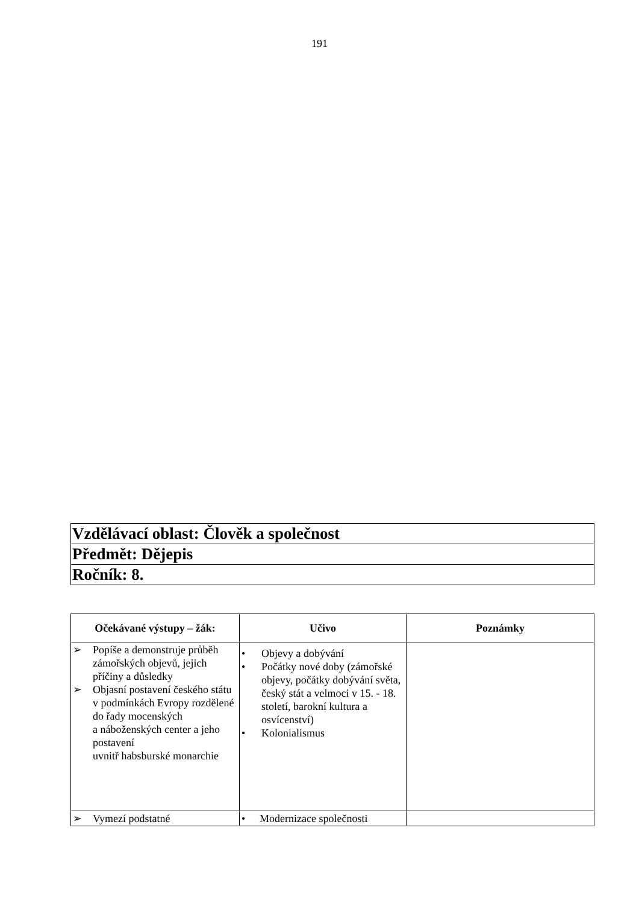191
| Vzdělávací oblast: Člověk a společnost |
| Předmět: Dějepis |
| Ročník: 8. |
| Očekávané výstupy – žák: | Učivo | Poznámky |
| --- | --- | --- |
| ➢ Popíše a demonstruje průběh zámořských objevů, jejich příčiny a důsledky ➢ Objasní postavení českého státu v podmínkách Evropy rozdělené do řady mocenských a náboženských center a jeho postavení uvnitř habsburské monarchie | • Objevy a dobývání • Počátky nové doby (zámořské objevy, počátky dobývání světa, český stát a velmoci v 15. - 18. století, barokní kultura a osvícenství) • Kolonialismus | |
| ➢ Vymezí podstatné | • Modernizace společnosti | |